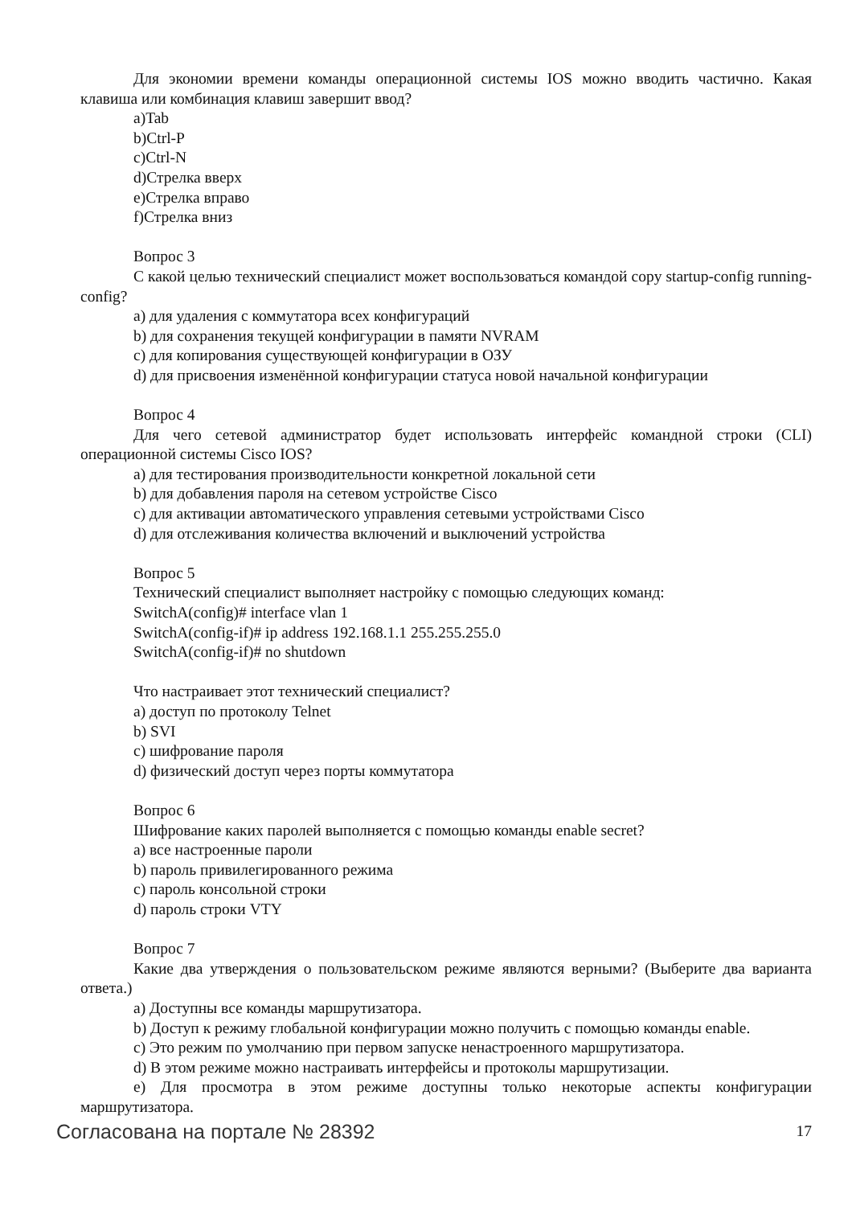Для экономии времени команды операционной системы IOS можно вводить частично. Какая клавиша или комбинация клавиш завершит ввод?
a)Tab
b)Ctrl-P
c)Ctrl-N
d)Стрелка вверх
e)Стрелка вправо
f)Стрелка вниз
Вопрос 3
С какой целью технический специалист может воспользоваться командой copy startup-config running-config?
a) для удаления с коммутатора всех конфигураций
b) для сохранения текущей конфигурации в памяти NVRAM
c) для копирования существующей конфигурации в ОЗУ
d) для присвоения изменённой конфигурации статуса новой начальной конфигурации
Вопрос 4
Для чего сетевой администратор будет использовать интерфейс командной строки (CLI) операционной системы Cisco IOS?
a) для тестирования производительности конкретной локальной сети
b) для добавления пароля на сетевом устройстве Cisco
c) для активации автоматического управления сетевыми устройствами Cisco
d) для отслеживания количества включений и выключений устройства
Вопрос 5
Технический специалист выполняет настройку с помощью следующих команд:
SwitchA(config)# interface vlan 1
SwitchA(config-if)# ip address 192.168.1.1 255.255.255.0
SwitchA(config-if)# no shutdown
Что настраивает этот технический специалист?
a) доступ по протоколу Telnet
b) SVI
c) шифрование пароля
d) физический доступ через порты коммутатора
Вопрос 6
Шифрование каких паролей выполняется с помощью команды enable secret?
a) все настроенные пароли
b) пароль привилегированного режима
c) пароль консольной строки
d) пароль строки VTY
Вопрос 7
Какие два утверждения о пользовательском режиме являются верными? (Выберите два варианта ответа.)
a) Доступны все команды маршрутизатора.
b) Доступ к режиму глобальной конфигурации можно получить с помощью команды enable.
c) Это режим по умолчанию при первом запуске ненастроенного маршрутизатора.
d) В этом режиме можно настраивать интерфейсы и протоколы маршрутизации.
e) Для просмотра в этом режиме доступны только некоторые аспекты конфигурации маршрутизатора.
Согласована на портале № 28392 17